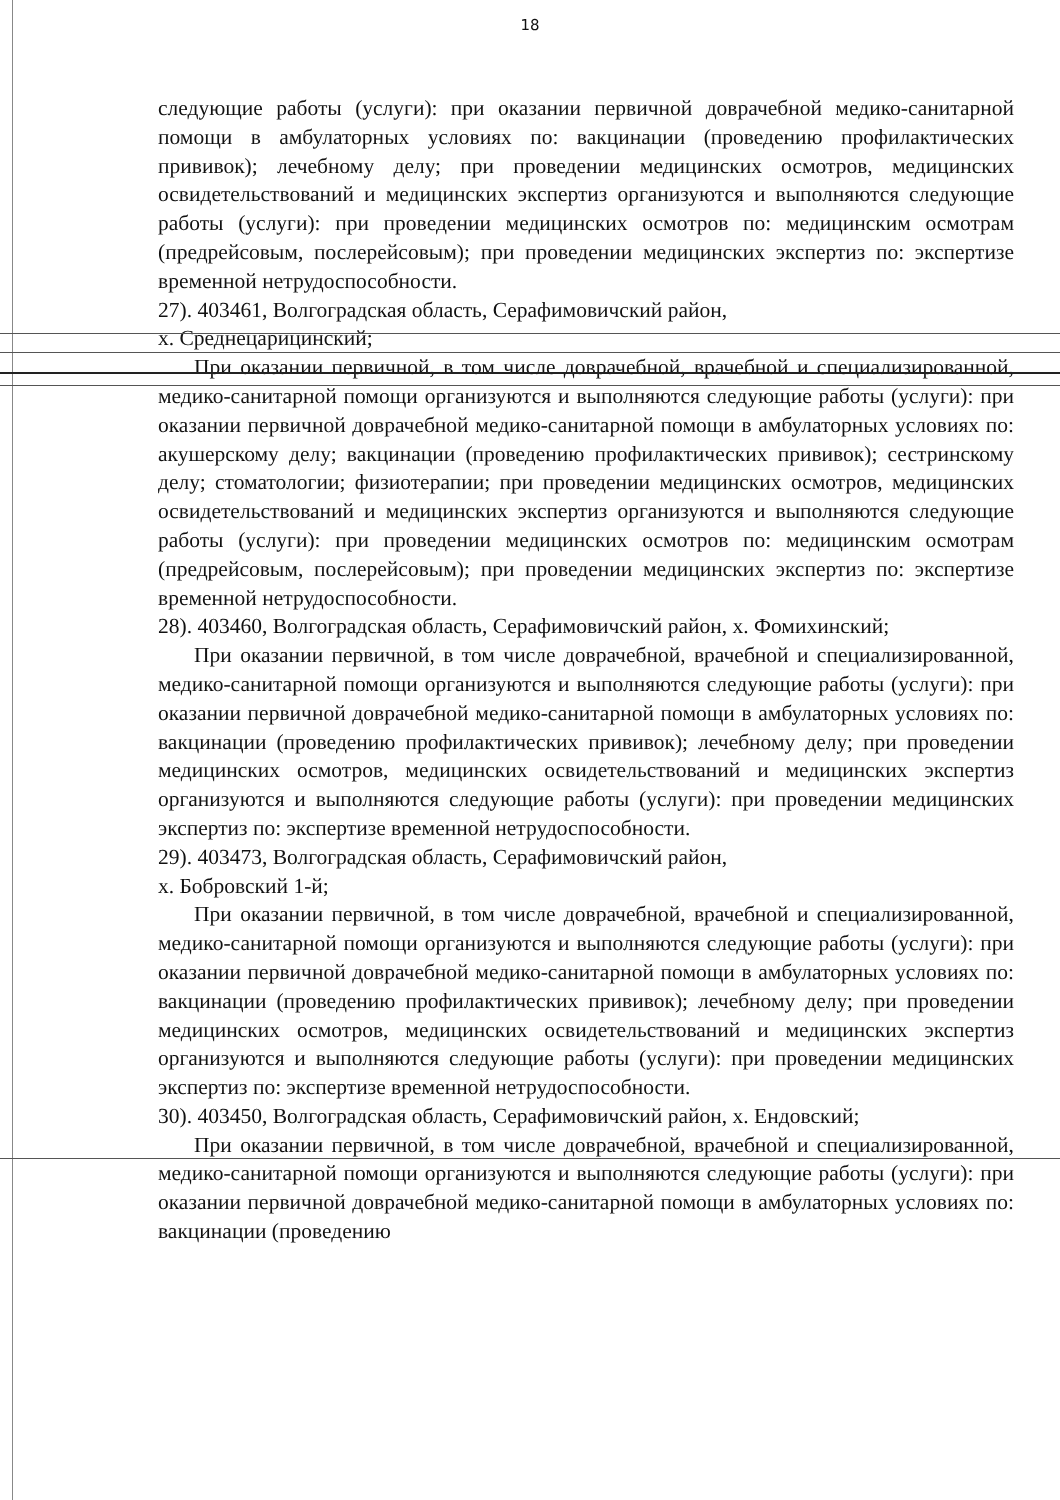18
следующие работы (услуги): при оказании первичной доврачебной медико-санитарной помощи в амбулаторных условиях по: вакцинации (проведению профилактических прививок); лечебному делу; при проведении медицинских осмотров, медицинских освидетельствований и медицинских экспертиз организуются и выполняются следующие работы (услуги): при проведении медицинских осмотров по: медицинским осмотрам (предрейсовым, послерейсовым); при проведении медицинских экспертиз по: экспертизе временной нетрудоспособности.
27). 403461, Волгоградская область, Серафимовичский район,
х. Среднецарицинский;
При оказании первичной, в том числе доврачебной, врачебной и специализированной, медико-санитарной помощи организуются и выполняются следующие работы (услуги): при оказании первичной доврачебной медико-санитарной помощи в амбулаторных условиях по: акушерскому делу; вакцинации (проведению профилактических прививок); сестринскому делу; стоматологии; физиотерапии; при проведении медицинских осмотров, медицинских освидетельствований и медицинских экспертиз организуются и выполняются следующие работы (услуги): при проведении медицинских осмотров по: медицинским осмотрам (предрейсовым, послерейсовым); при проведении медицинских экспертиз по: экспертизе временной нетрудоспособности.
28). 403460, Волгоградская область, Серафимовичский район, х. Фомихинский;
При оказании первичной, в том числе доврачебной, врачебной и специализированной, медико-санитарной помощи организуются и выполняются следующие работы (услуги): при оказании первичной доврачебной медико-санитарной помощи в амбулаторных условиях по: вакцинации (проведению профилактических прививок); лечебному делу; при проведении медицинских осмотров, медицинских освидетельствований и медицинских экспертиз организуются и выполняются следующие работы (услуги): при проведении медицинских экспертиз по: экспертизе временной нетрудоспособности.
29). 403473, Волгоградская область, Серафимовичский район,
х. Бобровский 1-й;
При оказании первичной, в том числе доврачебной, врачебной и специализированной, медико-санитарной помощи организуются и выполняются следующие работы (услуги): при оказании первичной доврачебной медико-санитарной помощи в амбулаторных условиях по: вакцинации (проведению профилактических прививок); лечебному делу; при проведении медицинских осмотров, медицинских освидетельствований и медицинских экспертиз организуются и выполняются следующие работы (услуги): при проведении медицинских экспертиз по: экспертизе временной нетрудоспособности.
30). 403450, Волгоградская область, Серафимовичский район, х. Ендовский;
При оказании первичной, в том числе доврачебной, врачебной и специализированной, медико-санитарной помощи организуются и выполняются следующие работы (услуги): при оказании первичной доврачебной медико-санитарной помощи в амбулаторных условиях по: вакцинации (проведению